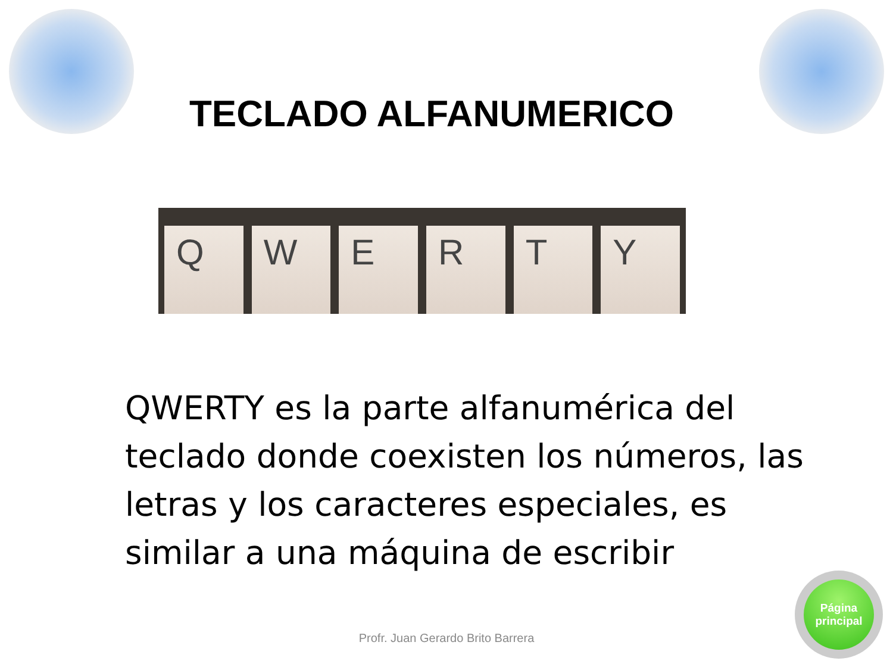TECLADO ALFANUMERICO
Q W E R T Y
QWERTY es la parte alfanumérica del teclado donde coexisten los números, las letras y los caracteres especiales, es similar a una máquina de escribir
Profr. Juan Gerardo Brito Barrera
Página
principal